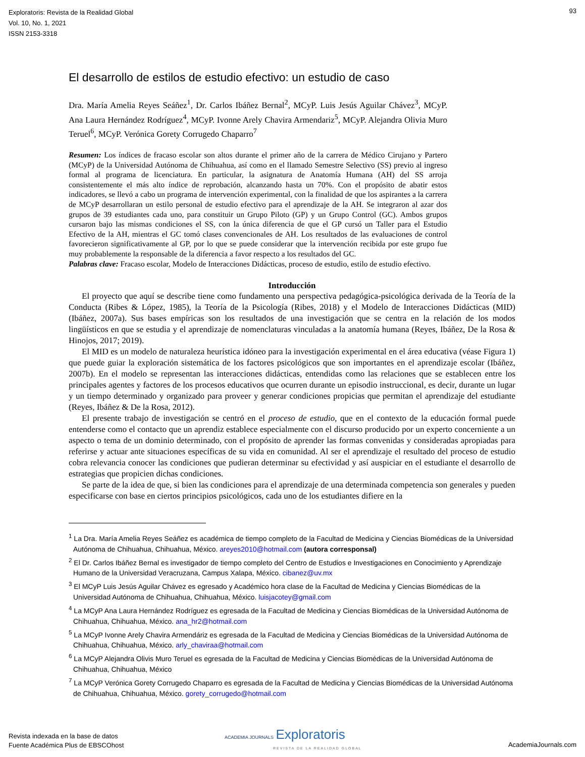Exploratoris: Revista de la Realidad Global
Vol. 10, No. 1, 2021
ISSN 2153-3318
93
El desarrollo de estilos de estudio efectivo: un estudio de caso
Dra. María Amelia Reyes Seáñez<sup>1</sup>, Dr. Carlos Ibáñez Bernal<sup>2</sup>, MCyP. Luis Jesús Aguilar Chávez<sup>3</sup>, MCyP. Ana Laura Hernández Rodríguez<sup>4</sup>, MCyP. Ivonne Arely Chavira Armendariz<sup>5</sup>, MCyP. Alejandra Olivia Muro Teruel<sup>6</sup>, MCyP. Verónica Gorety Corrugedo Chaparro<sup>7</sup>
Resumen: Los índices de fracaso escolar son altos durante el primer año de la carrera de Médico Cirujano y Partero (MCyP) de la Universidad Autónoma de Chihuahua, así como en el llamado Semestre Selectivo (SS) previo al ingreso formal al programa de licenciatura. En particular, la asignatura de Anatomía Humana (AH) del SS arroja consistentemente el más alto índice de reprobación, alcanzando hasta un 70%. Con el propósito de abatir estos indicadores, se llevó a cabo un programa de intervención experimental, con la finalidad de que los aspirantes a la carrera de MCyP desarrollaran un estilo personal de estudio efectivo para el aprendizaje de la AH. Se integraron al azar dos grupos de 39 estudiantes cada uno, para constituir un Grupo Piloto (GP) y un Grupo Control (GC). Ambos grupos cursaron bajo las mismas condiciones el SS, con la única diferencia de que el GP cursó un Taller para el Estudio Efectivo de la AH, mientras el GC tomó clases convencionales de AH. Los resultados de las evaluaciones de control favorecieron significativamente al GP, por lo que se puede considerar que la intervención recibida por este grupo fue muy probablemente la responsable de la diferencia a favor respecto a los resultados del GC.
Palabras clave: Fracaso escolar, Modelo de Interacciones Didácticas, proceso de estudio, estilo de estudio efectivo.
Introducción
El proyecto que aquí se describe tiene como fundamento una perspectiva pedagógica-psicológica derivada de la Teoría de la Conducta (Ribes & López, 1985), la Teoría de la Psicología (Ribes, 2018) y el Modelo de Interacciones Didácticas (MID) (Ibáñez, 2007a). Sus bases empíricas son los resultados de una investigación que se centra en la relación de los modos lingüísticos en que se estudia y el aprendizaje de nomenclaturas vinculadas a la anatomía humana (Reyes, Ibáñez, De la Rosa & Hinojos, 2017; 2019).
El MID es un modelo de naturaleza heurística idóneo para la investigación experimental en el área educativa (véase Figura 1) que puede guiar la exploración sistemática de los factores psicológicos que son importantes en el aprendizaje escolar (Ibáñez, 2007b). En el modelo se representan las interacciones didácticas, entendidas como las relaciones que se establecen entre los principales agentes y factores de los procesos educativos que ocurren durante un episodio instruccional, es decir, durante un lugar y un tiempo determinado y organizado para proveer y generar condiciones propicias que permitan el aprendizaje del estudiante (Reyes, Ibáñez & De la Rosa, 2012).
El presente trabajo de investigación se centró en el proceso de estudio, que en el contexto de la educación formal puede entenderse como el contacto que un aprendiz establece especialmente con el discurso producido por un experto concerniente a un aspecto o tema de un dominio determinado, con el propósito de aprender las formas convenidas y consideradas apropiadas para referirse y actuar ante situaciones específicas de su vida en comunidad. Al ser el aprendizaje el resultado del proceso de estudio cobra relevancia conocer las condiciones que pudieran determinar su efectividad y así auspiciar en el estudiante el desarrollo de estrategias que propicien dichas condiciones.
Se parte de la idea de que, si bien las condiciones para el aprendizaje de una determinada competencia son generales y pueden especificarse con base en ciertos principios psicológicos, cada uno de los estudiantes difiere en la
<sup>1</sup> La Dra. María Amelia Reyes Seáñez es académica de tiempo completo de la Facultad de Medicina y Ciencias Biomédicas de la Universidad Autónoma de Chihuahua, Chihuahua, México. areyes2010@hotmail.com (autora corresponsal)
<sup>2</sup> El Dr. Carlos Ibáñez Bernal es investigador de tiempo completo del Centro de Estudios e Investigaciones en Conocimiento y Aprendizaje Humano de la Universidad Veracruzana, Campus Xalapa, México. cibanez@uv.mx
<sup>3</sup> El MCyP Luis Jesús Aguilar Chávez es egresado y Académico hora clase de la Facultad de Medicina y Ciencias Biomédicas de la Universidad Autónoma de Chihuahua, Chihuahua, México. luisjacotey@gmail.com
<sup>4</sup> La MCyP Ana Laura Hernández Rodríguez es egresada de la Facultad de Medicina y Ciencias Biomédicas de la Universidad Autónoma de Chihuahua, Chihuahua, México. ana_hr2@hotmail.com
<sup>5</sup> La MCyP Ivonne Arely Chavira Armendáriz es egresada de la Facultad de Medicina y Ciencias Biomédicas de la Universidad Autónoma de Chihuahua, Chihuahua, México. arly_chaviraa@hotmail.com
<sup>6</sup> La MCyP Alejandra Olivis Muro Teruel es egresada de la Facultad de Medicina y Ciencias Biomédicas de la Universidad Autónoma de Chihuahua, Chihuahua, México
<sup>7</sup> La MCyP Verónica Gorety Corrugedo Chaparro es egresada de la Facultad de Medicina y Ciencias Biomédicas de la Universidad Autónoma de Chihuahua, Chihuahua, México. gorety_corrugedo@hotmail.com
Revista indexada en la base de datos
Fuente Académica Plus de EBSCOhost
ACADEMIA JOURNALS Exploratoris
REVISTA DE LA REALIDAD GLOBAL
AcademiaJournals.com